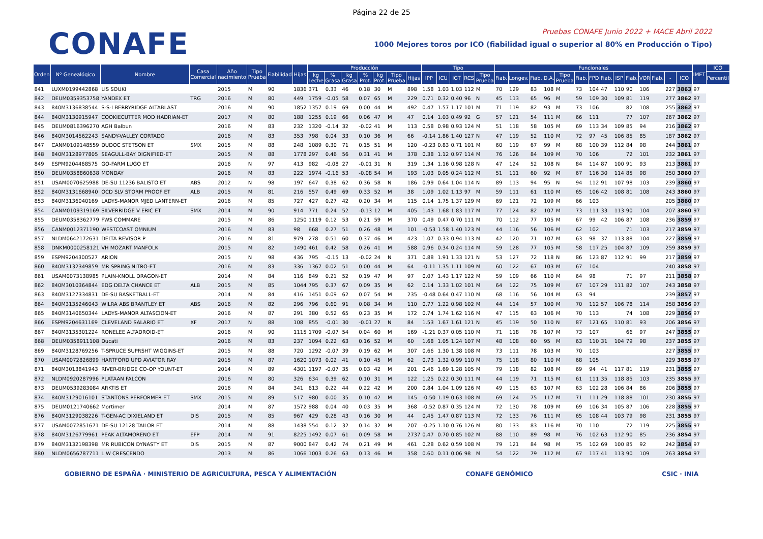Página 22 de 25
CONAFE
Pruebas CONAFE Junio 2022 + MACE Abril 2022
1000 Mejores toros por ICO (fiabilidad igual o superior al 80% en Producción o Tipo)
| Orden | Nº Genealógico | Nombre | Casa Comercial | Año nacimiento | Tipo Prueba | Fiabilidad | Hijas | Producción | | | | | | | Tipo | | | | | Funcionales | | | | | | | | | | | | | | IMET | ICO |
| --- | --- | --- | --- | --- | --- | --- | --- | --- | --- | --- | --- | --- | --- | --- | --- | --- | --- | --- | --- | --- | --- | --- | --- | --- | --- | --- | --- | --- | --- | --- | --- | --- | --- | --- | --- |
| | | | | | | | | kg Leche | % Grasa | kg Grasa | % Prot. | kg Prot. | Tipo Prueba | Hijas | IPP | ICU | IGT | RCS | Tipo Prueba | Fiab. | Longev. | Fiab. | D.A. | Tipo Prueba | Fiab. | FPD | Fiab. | ISP | Fiab. | VOR | Fiab. | - | ICO | | Percentil |
| 841 | LUXM0199442868 | LIS SOUKI | | 2015 | M | 90 | 1836 | 371 | 0.33 | 46 | 0.18 | 30 | M | 898 | 1.58 | 1.03 | 1.03 | 112 | M | 70 | 129 | 83 | 108 | M | 73 | 104 | 47 | 110 | 90 | 106 | | 227 | 3863 | 97 | |
| 842 | DEUM0359353758 | YANDEX ET | TRG | 2016 | M | 80 | 449 | 1759 | -0.05 | 58 | 0.07 | 65 | M | 229 | 0.71 | 0.32 | 0.40 | 96 | N | 45 | 113 | 65 | 96 | M | 59 | 109 | 30 | 109 | 81 | 119 | | 277 | 3862 | 97 | |
| 843 | 840M3136838544 | S-S-I BERRYRIDGE ALTABLAST | | 2016 | M | 90 | 1852 | 1357 | 0.19 | 69 | 0.00 | 44 | M | 492 | 0.47 | 1.57 | 1.17 | 101 | M | 71 | 119 | 82 | 93 | M | 73 | 106 | | | 82 | 108 | | 255 | 3862 | 97 | |
| 844 | 840M3130915947 | COOKIECUTTER MOD HADRIAN-ET | | 2017 | M | 80 | 188 | 1255 | 0.19 | 66 | 0.06 | 47 | M | 47 | 0.14 | 1.03 | 0.49 | 92 | G | 57 | 121 | 54 | 111 | M | 66 | 111 | | | 77 | 107 | | 267 | 3862 | 97 | |
| 845 | DEUM0816396270 | AGH Balbun | | 2016 | M | 83 | 232 | 1320 | -0.14 | 32 | -0.02 | 41 | M | 113 | 0.58 | 0.98 | 0.93 | 124 | M | 51 | 118 | 58 | 105 | M | 69 | 113 | 34 | 109 | 85 | 94 | | 216 | 3862 | 97 | |
| 846 | 840M3014562243 | SANDY-VALLEY CORTADO | | 2016 | M | 83 | 353 | 798 | 0.04 | 33 | 0.10 | 36 | M | 66 | -0.14 | 1.86 | 1.40 | 127 | N | 47 | 119 | 52 | 110 | M | 72 | 97 | 45 | 106 | 85 | 85 | | 187 | 3862 | 97 | |
| 847 | CANM0109148559 | DUDOC STETSON ET | SMX | 2015 | M | 88 | 248 | 1089 | 0.30 | 71 | 0.15 | 51 | M | 120 | -0.23 | 0.83 | 0.71 | 101 | M | 60 | 119 | 67 | 99 | M | 68 | 100 | 39 | 112 | 84 | 98 | | 244 | 3861 | 97 | |
| 848 | 840M3128977805 | SEAGULL-BAY DIGNIFIED-ET | | 2015 | M | 88 | 1778 | 297 | 0.46 | 56 | 0.31 | 41 | M | 378 | 0.38 | 1.12 | 0.97 | 114 | M | 76 | 126 | 84 | 109 | M | 70 | 106 | | | 72 | 101 | | 232 | 3861 | 97 | |
| 849 | ESPM9204468575 | GO-FARM LUGO ET | | 2016 | N | 97 | 413 | 982 | -0.08 | 27 | -0.01 | 31 | N | 319 | 1.34 | 1.16 | 0.98 | 128 | N | 47 | 124 | 52 | 108 | N | 84 | 114 | 87 | 100 | 91 | 93 | | 213 | 3861 | 97 | |
| 850 | DEUM0358860638 | MONDAY | | 2016 | M | 83 | 222 | 1974 | -0.16 | 53 | -0.08 | 54 | M | 193 | 1.03 | 0.05 | 0.24 | 112 | M | 51 | 111 | 60 | 92 | M | 67 | 116 | 30 | 114 | 85 | 98 | | 250 | 3860 | 97 | |
| 851 | USAM0070625988 | DE-SU 11236 BALISTO ET | ABS | 2012 | N | 98 | 197 | 647 | 0.38 | 62 | 0.36 | 58 | N | 186 | 0.99 | 0.64 | 1.04 | 114 | N | 89 | 113 | 94 | 95 | N | 94 | 112 | 91 | 107 | 98 | 103 | | 239 | 3860 | 97 | |
| 852 | 840M3131668940 | OCD SLV STORM PROOF ET | ALB | 2015 | M | 81 | 216 | 557 | 0.49 | 69 | 0.33 | 52 | M | 38 | 1.09 | 1.02 | 1.13 | 97 | M | 59 | 111 | 61 | 110 | M | 65 | 106 | 42 | 108 | 81 | 108 | | 243 | 3860 | 97 | |
| 853 | 840M3136040169 | LADYS-MANOR MJED LANTERN-ET | | 2016 | M | 85 | 727 | 427 | 0.27 | 42 | 0.20 | 34 | M | 115 | 0.14 | 1.75 | 1.37 | 129 | M | 69 | 121 | 72 | 109 | M | 66 | 103 | | | | | | 205 | 3860 | 97 | |
| 854 | CANM0109319169 | SILVERRIDGE V ERIC ET | SMX | 2014 | M | 90 | 914 | 771 | 0.24 | 52 | -0.13 | 12 | M | 405 | 1.43 | 1.68 | 1.83 | 117 | M | 77 | 124 | 82 | 107 | M | 73 | 111 | 33 | 113 | 90 | 104 | | 207 | 3860 | 97 | |
| 855 | DEUM0358362779 | FWS COMMARE | | 2015 | M | 86 | 1250 | 1119 | 0.12 | 53 | 0.21 | 59 | M | 370 | 0.49 | 0.47 | 0.70 | 111 | M | 70 | 112 | 77 | 105 | M | 67 | 99 | 42 | 106 | 87 | 108 | | 236 | 3859 | 97 | |
| 856 | CANM0012371190 | WESTCOAST OMNIUM | | 2016 | M | 83 | 98 | 668 | 0.27 | 51 | 0.26 | 48 | M | 101 | -0.53 | 1.58 | 1.40 | 123 | M | 44 | 116 | 56 | 106 | M | 62 | 102 | | | 71 | 103 | | 217 | 3859 | 97 | |
| 857 | NLDM0642172631 | DELTA REVISOR P | | 2016 | M | 81 | 979 | 278 | 0.51 | 60 | 0.37 | 46 | M | 423 | 1.07 | 0.33 | 0.94 | 113 | M | 42 | 120 | 71 | 107 | M | 63 | 98 | 37 | 113 | 88 | 104 | | 227 | 3859 | 97 | |
| 858 | DNKM0000258121 | VH MOZART MANFOLK | | 2015 | M | 82 | 1490 | 461 | 0.42 | 58 | 0.26 | 41 | M | 588 | 0.96 | 0.34 | 0.24 | 114 | M | 59 | 128 | 77 | 105 | M | 58 | 117 | 25 | 104 | 87 | 109 | | 259 | 3859 | 97 | |
| 859 | ESPM9204300527 | ARION | | 2015 | N | 98 | 436 | 795 | -0.15 | 13 | -0.02 | 24 | N | 371 | 0.88 | 1.91 | 1.33 | 121 | N | 53 | 127 | 72 | 118 | N | 86 | 123 | 87 | 112 | 91 | 99 | | 217 | 3859 | 97 | |
| 860 | 840M3132349859 | MR SPRING NITRO-ET | | 2016 | M | 83 | 336 | 1367 | 0.02 | 51 | 0.00 | 44 | M | 64 | -0.11 | 1.35 | 1.11 | 109 | M | 60 | 122 | 67 | 103 | M | 67 | 104 | | | | | | 240 | 3858 | 97 | |
| 861 | USAM0073138985 | PLAIN-KNOLL DRAGON-ET | | 2014 | M | 84 | 116 | 849 | 0.21 | 52 | 0.19 | 47 | M | 97 | 0.07 | 1.43 | 1.17 | 122 | M | 59 | 109 | 66 | 110 | M | 64 | 98 | | | 71 | 97 | | 211 | 3858 | 97 | |
| 862 | 840M3010364844 | EDG DELTA CHANCE ET | ALB | 2015 | M | 85 | 1044 | 795 | 0.37 | 67 | 0.09 | 35 | M | 62 | 0.14 | 1.33 | 1.02 | 101 | M | 64 | 122 | 75 | 109 | M | 67 | 107 | 29 | 111 | 82 | 107 | | 243 | 3858 | 97 | |
| 863 | 840M3127334831 | DE-SU BASKETBALL-ET | | 2014 | M | 84 | 416 | 1451 | 0.09 | 62 | 0.07 | 54 | M | 235 | -0.48 | 0.64 | 0.47 | 110 | M | 68 | 116 | 56 | 104 | M | 63 | 94 | | | | | | 239 | 3857 | 97 | |
| 864 | 840M3135246043 | WILRA ABS BRANTLEY ET | ABS | 2016 | M | 82 | 296 | 796 | 0.60 | 91 | 0.08 | 34 | M | 110 | 0.77 | 1.22 | 0.98 | 102 | M | 44 | 114 | 57 | 100 | M | 70 | 112 | 57 | 106 | 78 | 114 | | 258 | 3856 | 97 | |
| 865 | 840M3140650344 | LADYS-MANOR ALTASCION-ET | | 2016 | M | 87 | 291 | 380 | 0.52 | 65 | 0.23 | 35 | M | 172 | 0.74 | 1.74 | 1.62 | 116 | M | 47 | 115 | 63 | 106 | M | 70 | 113 | | | 74 | 108 | | 229 | 3856 | 97 | |
| 866 | ESPM9204631169 | CLEVELAND SALARIO ET | XF | 2017 | N | 88 | 108 | 855 | -0.01 | 30 | -0.01 | 27 | N | 84 | 1.53 | 1.67 | 1.61 | 121 | N | 45 | 119 | 50 | 110 | N | 87 | 121 | 65 | 110 | 81 | 93 | | 206 | 3856 | 97 | |
| 867 | 840M3135301224 | RONELEE ALTADROID-ET | | 2016 | M | 90 | 1115 | 1709 | -0.07 | 54 | 0.04 | 60 | M | 169 | -1.21 | 0.37 | 0.05 | 110 | M | 71 | 118 | 78 | 107 | M | 73 | 107 | | | 66 | 97 | | 247 | 3855 | 97 | |
| 868 | DEUM0358911108 | Ducati | | 2016 | M | 83 | 237 | 1094 | 0.22 | 63 | 0.16 | 52 | M | 60 | 1.68 | 1.05 | 1.24 | 107 | M | 48 | 108 | 60 | 95 | M | 63 | 110 | 31 | 104 | 79 | 98 | | 237 | 3855 | 97 | |
| 869 | 840M3128769256 | T-SPRUCE SUPRSHT WIGGINS-ET | | 2015 | M | 88 | 720 | 1292 | -0.07 | 39 | 0.19 | 62 | M | 307 | 0.66 | 1.30 | 1.38 | 108 | M | 73 | 111 | 78 | 103 | M | 70 | 103 | | | | | | 227 | 3855 | 97 | |
| 870 | USAM0072826899 | HARTFORD UPD AVIATOR RAY | | 2015 | M | 87 | 1620 | 1073 | 0.02 | 41 | 0.10 | 45 | M | 62 | 0.73 | 1.32 | 0.99 | 110 | M | 75 | 118 | 80 | 110 | M | 68 | 105 | | | | | | 229 | 3855 | 97 | |
| 871 | 840M3013841943 | RIVER-BRIDGE CO-OP YOUNT-ET | | 2014 | M | 89 | 4301 | 1197 | -0.07 | 35 | 0.03 | 42 | M | 201 | 0.46 | 1.69 | 1.28 | 105 | M | 79 | 118 | 82 | 108 | M | 69 | 94 | 41 | 117 | 81 | 119 | | 231 | 3855 | 97 | |
| 872 | NLDM0920287996 | PLATAAN FALCON | | 2016 | M | 80 | 326 | 634 | 0.39 | 62 | 0.10 | 31 | M | 122 | 1.25 | 0.22 | 0.30 | 111 | M | 44 | 119 | 71 | 115 | M | 61 | 111 | 35 | 118 | 85 | 103 | | 235 | 3855 | 97 | |
| 873 | DEUM0539283084 | ARKTIS ET | | 2016 | M | 84 | 341 | 613 | 0.22 | 44 | 0.22 | 42 | M | 200 | 0.84 | 1.04 | 1.09 | 126 | M | 49 | 115 | 63 | 107 | M | 63 | 102 | 28 | 106 | 84 | 86 | | 206 | 3855 | 97 | |
| 874 | 840M3129016101 | STANTONS PERFORMER ET | SMX | 2015 | M | 89 | 517 | 980 | 0.00 | 35 | 0.10 | 42 | M | 145 | -0.50 | 1.19 | 0.63 | 108 | M | 69 | 124 | 75 | 117 | M | 71 | 111 | 29 | 118 | 88 | 101 | | 230 | 3855 | 97 | |
| 875 | DEUM0121740662 | Mortimer | | 2014 | M | 87 | 1572 | 988 | 0.04 | 40 | 0.03 | 35 | M | 368 | -0.52 | 0.87 | 0.35 | 124 | M | 72 | 130 | 78 | 109 | M | 69 | 106 | 34 | 105 | 87 | 106 | | 228 | 3855 | 97 | |
| 876 | 840M3129038226 | T-GEN-AC DIXIELAND ET | DIS | 2015 | M | 85 | 967 | 429 | 0.28 | 43 | 0.16 | 30 | M | 44 | 0.45 | 1.47 | 0.87 | 113 | M | 72 | 133 | 76 | 111 | M | 65 | 108 | 44 | 103 | 79 | 98 | | 231 | 3855 | 97 | |
| 877 | USAM0072851671 | DE-SU 12128 TAILOR ET | | 2014 | M | 88 | 1438 | 554 | 0.12 | 32 | 0.14 | 32 | M | 207 | -0.25 | 1.10 | 0.76 | 126 | M | 80 | 133 | 83 | 116 | M | 70 | 110 | | | 72 | 119 | | 225 | 3855 | 97 | |
| 878 | 840M3126779961 | PEAK ALTAMORENO ET | EFP | 2014 | M | 91 | 8225 | 1492 | 0.07 | 61 | 0.09 | 58 | M | 2737 | 0.47 | 0.70 | 0.85 | 102 | M | 88 | 110 | 89 | 98 | M | 76 | 102 | 63 | 112 | 90 | 85 | | 236 | 3854 | 97 | |
| 879 | 840M3132198398 | MR RUBICON DYNASTY ET | DIS | 2015 | M | 87 | 9000 | 847 | 0.42 | 74 | 0.21 | 49 | M | 461 | 0.28 | 0.62 | 0.59 | 108 | M | 79 | 121 | 84 | 98 | M | 75 | 102 | 69 | 100 | 85 | 92 | | 242 | 3854 | 97 | |
| 880 | NLDM0656787711 | L W CRESCENDO | | 2013 | M | 86 | 1066 | 1003 | 0.26 | 63 | 0.13 | 46 | M | 358 | 0.60 | 0.11 | 0.06 | 98 | M | 54 | 122 | 79 | 112 | M | 67 | 117 | 41 | 113 | 90 | 109 | | 263 | 3854 | 97 | |
GOBIERNO DE ESPAÑA · MINISTERIO DE AGRICULTURA, PESCA Y ALIMENTACIÓN CONAFE GENÓMICO CSIC · INIA